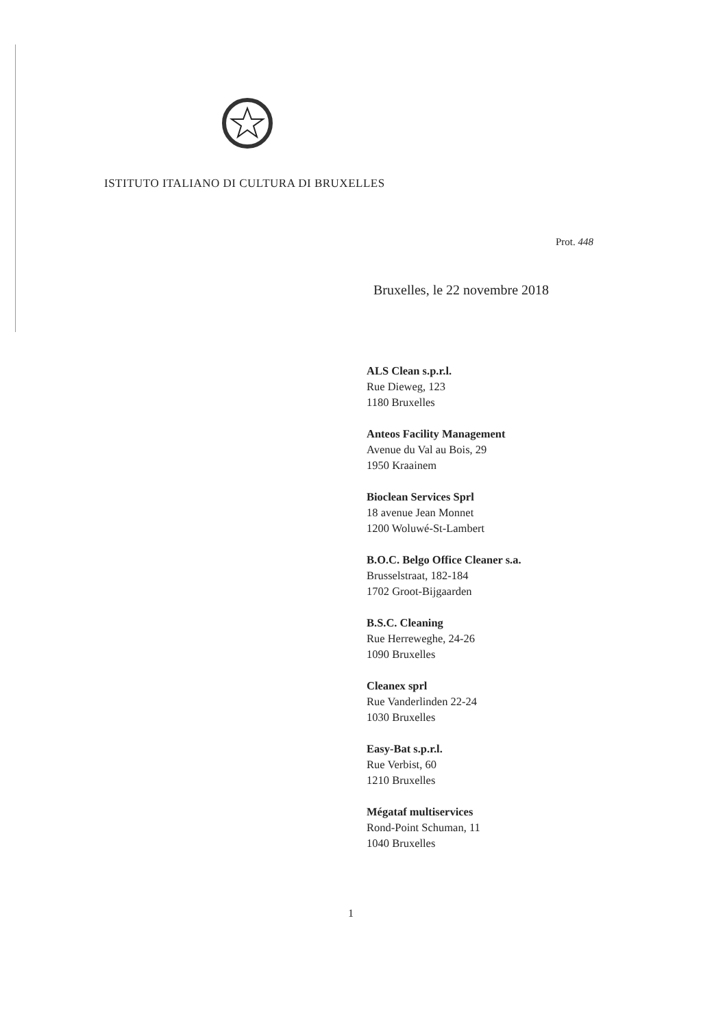ISTITUTO ITALIANO DI CULTURA DI BRUXELLES
Prot. 448
Bruxelles, le 22 novembre 2018
ALS Clean s.p.r.l.
Rue Dieweg, 123
1180 Bruxelles
Anteos Facility Management
Avenue du Val au Bois, 29
1950 Kraainem
Bioclean Services Sprl
18 avenue Jean Monnet
1200 Woluwé-St-Lambert
B.O.C. Belgo Office Cleaner s.a.
Brusselstraat, 182-184
1702 Groot-Bijgaarden
B.S.C. Cleaning
Rue Herreweghe, 24-26
1090 Bruxelles
Cleanex sprl
Rue Vanderlinden 22-24
1030 Bruxelles
Easy-Bat s.p.r.l.
Rue Verbist, 60
1210 Bruxelles
Mégataf multiservices
Rond-Point Schuman, 11
1040 Bruxelles
1